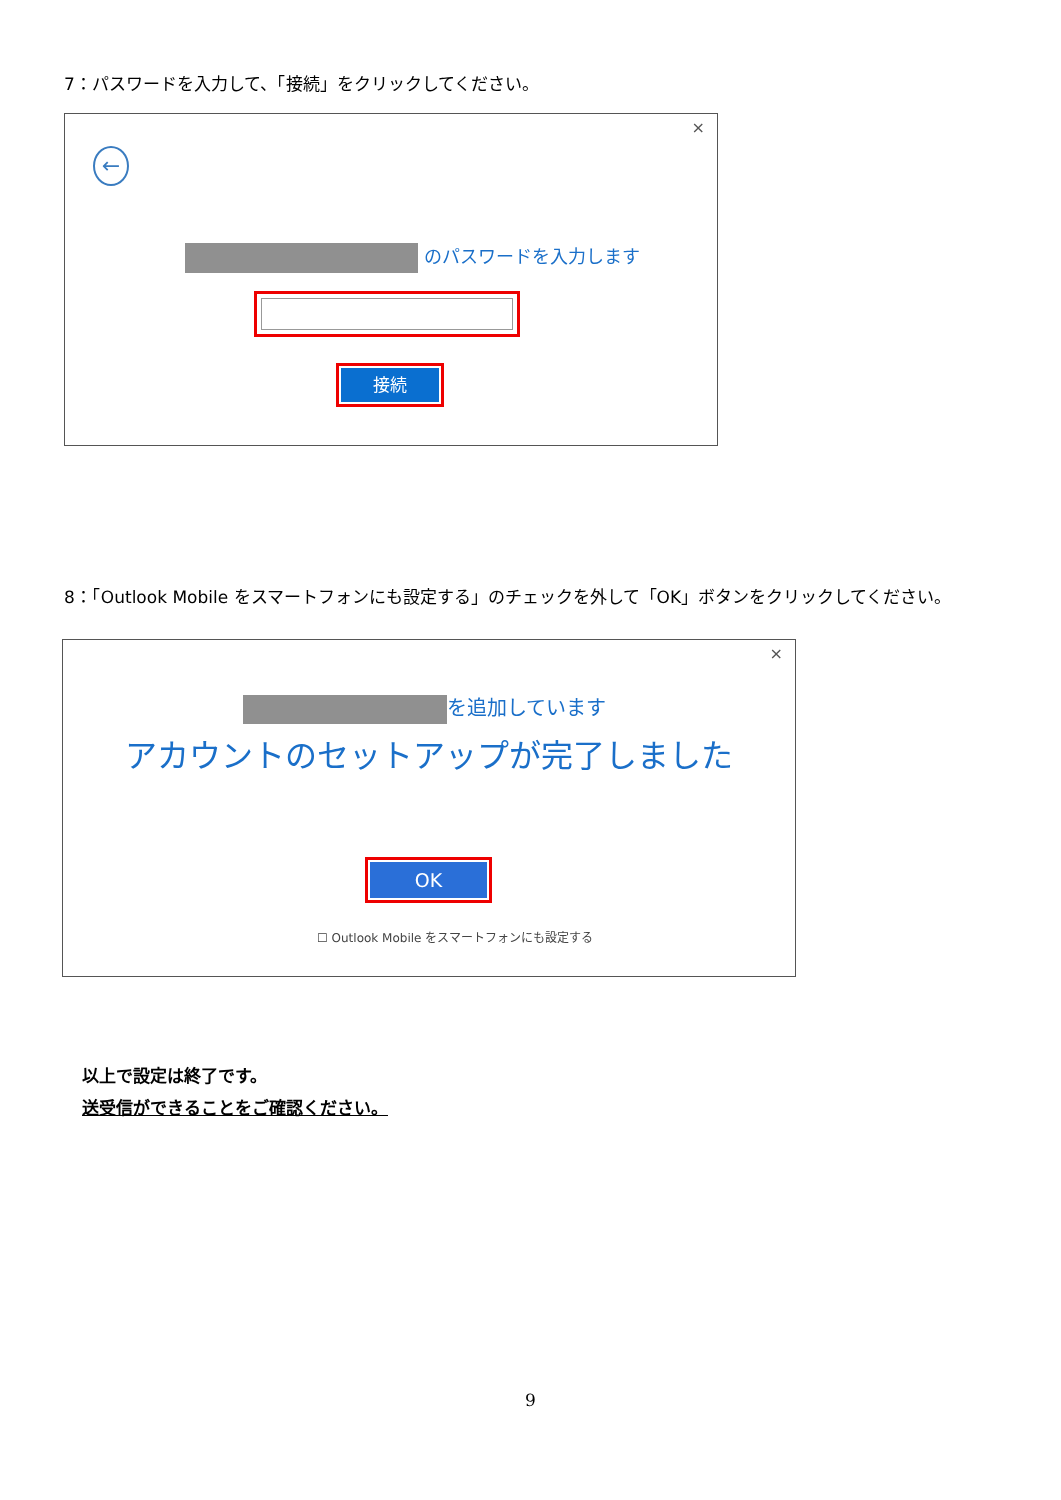7：パスワードを入力して、「接続」をクリックしてください。
×
←
のパスワードを入力します
接続
8：「Outlook Mobile をスマートフォンにも設定する」のチェックを外して「OK」ボタンをクリックしてください。
×
を追加しています
アカウントのセットアップが完了しました
OK
☐ Outlook Mobile をスマートフォンにも設定する
以上で設定は終了です。
送受信ができることをご確認ください。
9